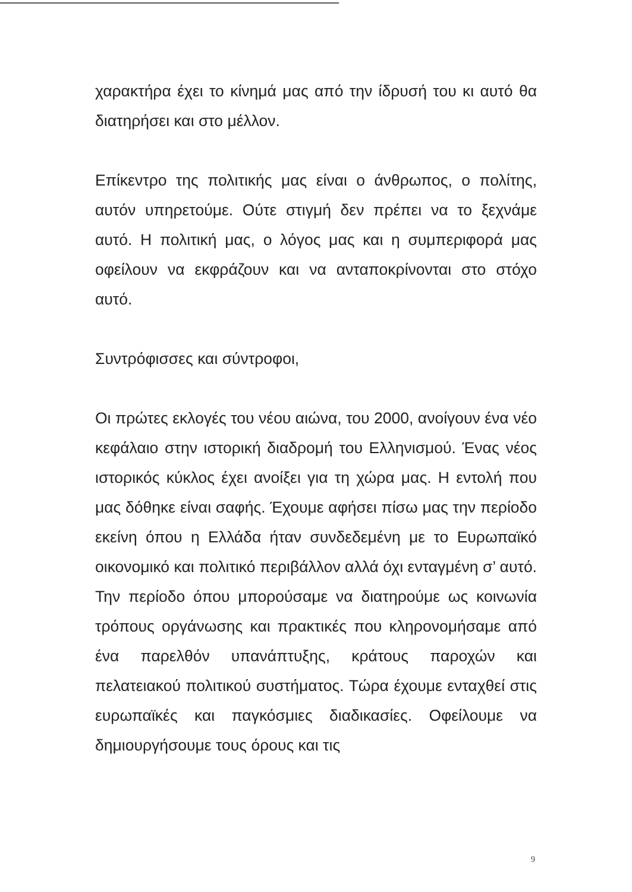χαρακτήρα έχει το κίνημά μας από την ίδρυσή του κι αυτό θα διατηρήσει και στο μέλλον.
Επίκεντρο της πολιτικής μας είναι ο άνθρωπος, ο πολίτης, αυτόν υπηρετούμε. Ούτε στιγμή δεν πρέπει να το ξεχνάμε αυτό. Η πολιτική μας, ο λόγος μας και η συμπεριφορά μας οφείλουν να εκφράζουν και να ανταποκρίνονται στο στόχο αυτό.
Συντρόφισσες και σύντροφοι,
Οι πρώτες εκλογές του νέου αιώνα, του 2000, ανοίγουν ένα νέο κεφάλαιο στην ιστορική διαδρομή του Ελληνισμού. Ένας νέος ιστορικός κύκλος έχει ανοίξει για τη χώρα μας. Η εντολή που μας δόθηκε είναι σαφής. Έχουμε αφήσει πίσω μας την περίοδο εκείνη όπου η Ελλάδα ήταν συνδεδεμένη με το Ευρωπαϊκό οικονομικό και πολιτικό περιβάλλον αλλά όχι ενταγμένη σ’ αυτό. Την περίοδο όπου μπορούσαμε να διατηρούμε ως κοινωνία τρόπους οργάνωσης και πρακτικές που κληρονομήσαμε από ένα παρελθόν υπανάπτυξης, κράτους παροχών και πελατειακού πολιτικού συστήματος. Τώρα έχουμε ενταχθεί στις ευρωπαϊκές και παγκόσμιες διαδικασίες. Οφείλουμε να δημιουργήσουμε τους όρους και τις
9